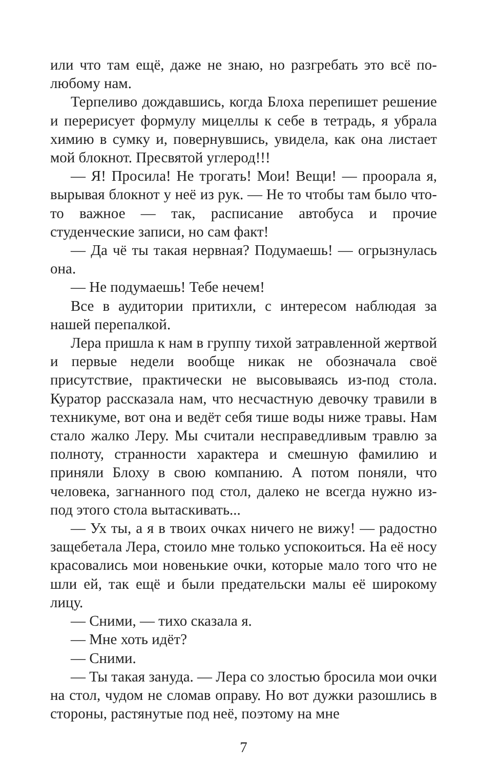или что там ещё, даже не знаю, но разгребать это всё по-любому нам.
Терпеливо дождавшись, когда Блоха перепишет решение и перерисует формулу мицеллы к себе в тетрадь, я убрала химию в сумку и, повернувшись, увидела, как она листает мой блокнот. Пресвятой углерод!!!
— Я! Просила! Не трогать! Мои! Вещи! — проорала я, вырывая блокнот у неё из рук. — Не то чтобы там было что-то важное — так, расписание автобуса и прочие студенческие записи, но сам факт!
— Да чё ты такая нервная? Подумаешь! — огрызнулась она.
— Не подумаешь! Тебе нечем!
Все в аудитории притихли, с интересом наблюдая за нашей перепалкой.
Лера пришла к нам в группу тихой затравленной жертвой и первые недели вообще никак не обозначала своё присутствие, практически не высовываясь из-под стола. Куратор рассказала нам, что несчастную девочку травили в техникуме, вот она и ведёт себя тише воды ниже травы. Нам стало жалко Леру. Мы считали несправедливым травлю за полноту, странности характера и смешную фамилию и приняли Блоху в свою компанию. А потом поняли, что человека, загнанного под стол, далеко не всегда нужно из-под этого стола вытаскивать...
— Ух ты, а я в твоих очках ничего не вижу! — радостно защебетала Лера, стоило мне только успокоиться. На её носу красовались мои новенькие очки, которые мало того что не шли ей, так ещё и были предательски малы её широкому лицу.
— Сними, — тихо сказала я.
— Мне хоть идёт?
— Сними.
— Ты такая зануда. — Лера со злостью бросила мои очки на стол, чудом не сломав оправу. Но вот дужки разошлись в стороны, растянутые под неё, поэтому на мне
7